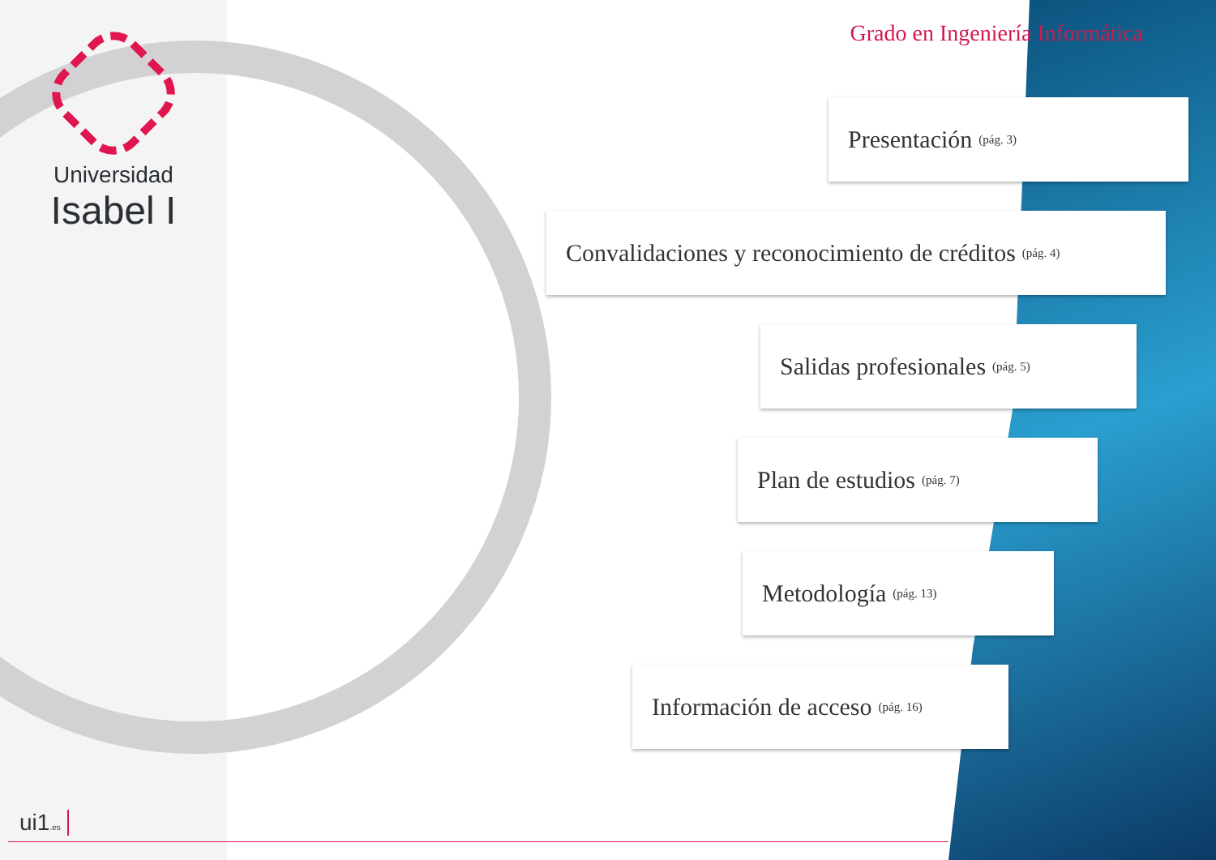Universidad
Isabel I
Grado en Ingeniería Informática
Presentación (pág. 3)
Convalidaciones y reconocimiento de créditos (pág. 4)
Salidas profesionales (pág. 5)
Plan de estudios (pág. 7)
Metodología (pág. 13)
Información de acceso (pág. 16)
ui1.es